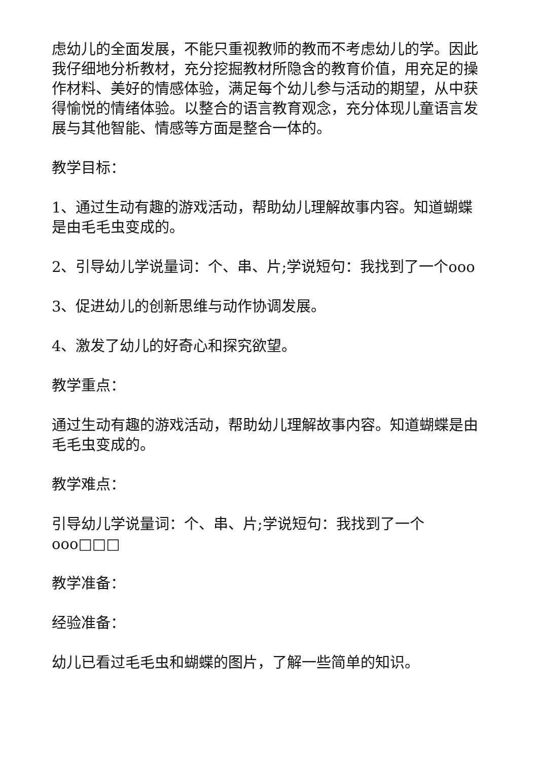虑幼儿的全面发展，不能只重视教师的教而不考虑幼儿的学。因此我仔细地分析教材，充分挖掘教材所隐含的教育价值，用充足的操作材料、美好的情感体验，满足每个幼儿参与活动的期望，从中获得愉悦的情绪体验。以整合的语言教育观念，充分体现儿童语言发展与其他智能、情感等方面是整合一体的。
教学目标：
1、通过生动有趣的游戏活动，帮助幼儿理解故事内容。知道蝴蝶是由毛毛虫变成的。
2、引导幼儿学说量词：个、串、片;学说短句：我找到了一个ooo
3、促进幼儿的创新思维与动作协调发展。
4、激发了幼儿的好奇心和探究欲望。
教学重点：
通过生动有趣的游戏活动，帮助幼儿理解故事内容。知道蝴蝶是由毛毛虫变成的。
教学难点：
引导幼儿学说量词：个、串、片;学说短句：我找到了一个ooo□□□
教学准备：
经验准备：
幼儿已看过毛毛虫和蝴蝶的图片，了解一些简单的知识。